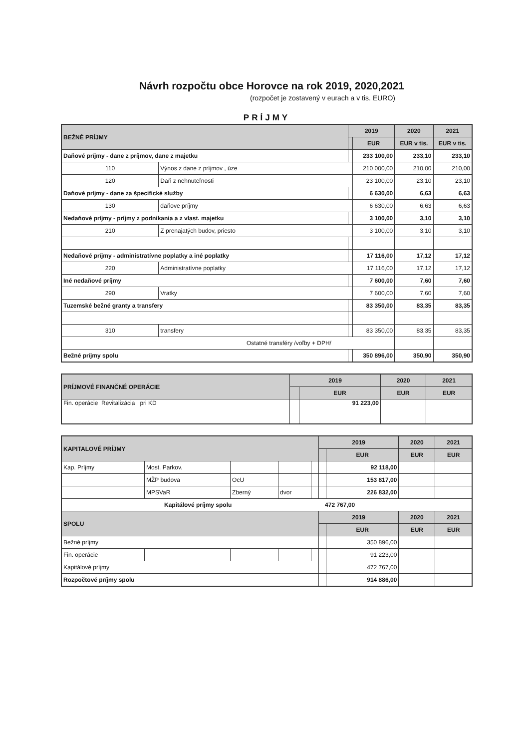Návrh rozpočtu obce Horovce na rok 2019, 2020,2021
(rozpočet je zostavený v eurach a v tis. EURO)
PRÍJMY
| BEŽNÉ PRÍJMY | | 2019 | | 2020 | 2021 |
| --- | --- | --- | --- | --- | --- |
| | | | EUR | EUR v tis. | EUR v tis. |
| Daňové príjmy - dane z príjmov, dane z majetku | | | 233 100,00 | 233,10 | 233,10 |
| 110 | Výnos z dane z príjmov , úze | | 210 000,00 | 210,00 | 210,00 |
| 120 | Daň z nehnuteľnosti | | 23 100,00 | 23,10 | 23,10 |
| Daňové príjmy - dane za špecifické služby | | | 6 630,00 | 6,63 | 6,63 |
| 130 | daňove príjmy | | 6 630,00 | 6,63 | 6,63 |
| Nedaňové príjmy - príjmy z podnikania a z vlast. majetku | | | 3 100,00 | 3,10 | 3,10 |
| 210 | Z prenajatých budov, priesto | | 3 100,00 | 3,10 | 3,10 |
| Nedaňové príjmy - administratívne poplatky a iné poplatky | | | 17 116,00 | 17,12 | 17,12 |
| 220 | Administratívne poplatky | | 17 116,00 | 17,12 | 17,12 |
| Iné nedaňové príjmy | | | 7 600,00 | 7,60 | 7,60 |
| 290 | Vratky | | 7 600,00 | 7,60 | 7,60 |
| Tuzemské bežné granty a transfery | | | 83 350,00 | 83,35 | 83,35 |
| 310 | transfery | | 83 350,00 | 83,35 | 83,35 |
| Ostatné transféry /voľby + DPH/ | | | | | |
| Bežné príjmy spolu | | | 350 896,00 | 350,90 | 350,90 |
| PRÍJMOVÉ FINANČNÉ OPERÁCIE | 2019 | | 2020 | 2021 |
| --- | --- | --- | --- | --- |
| | | EUR | EUR | EUR |
| Fin. operácie Revitalizácia pri KD | | 91 223,00 | | |
| KAPITALOVÉ PRÍJMY | | | | | 2019 | | 2020 | 2021 |
| --- | --- | --- | --- | --- | --- | --- | --- | --- |
| | | | | | | EUR | EUR | EUR |
| Kap. Príjmy | Most. Parkov. | | | | | 92 118,00 | | |
| | MŽP budova | OcU | | | | 153 817,00 | | |
| | MPSVaR | Zberný | dvor | | | 226 832,00 | | |
| Kapitálové príjmy spolu 472 767,00 | | | | | | | | |
| SPOLU | | | | | 2019 | | 2020 | 2021 |
| | | | | | | EUR | EUR | EUR |
| Bežné príjmy | | | | | | 350 896,00 | | |
| Fin. operácie | | | | | | 91 223,00 | | |
| Kapitálové príjmy | | | | | | 472 767,00 | | |
| Rozpočtové príjmy spolu | | | | | | 914 886,00 | | |